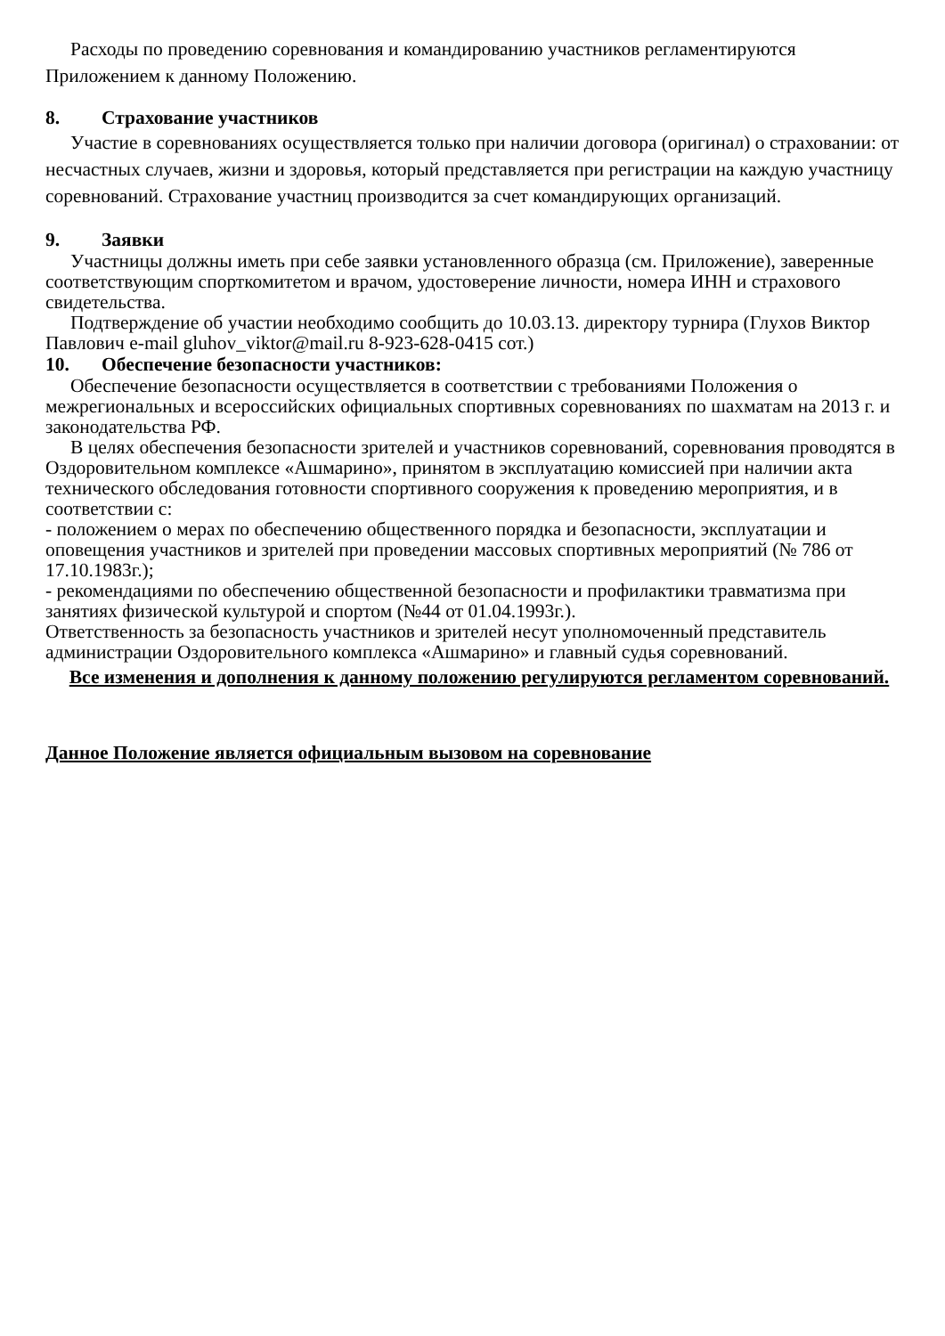Расходы по проведению соревнования и командированию участников регламентируются Приложением к данному Положению.
8. Страхование участников
Участие в соревнованиях осуществляется только при наличии договора (оригинал) о страховании: от несчастных случаев, жизни и здоровья, который представляется при регистрации на каждую участницу соревнований. Страхование участниц производится за счет командирующих организаций.
9. Заявки
Участницы должны иметь при себе заявки установленного образца (см. Приложение), заверенные соответствующим спорткомитетом и врачом, удостоверение личности, номера ИНН и страхового свидетельства.
Подтверждение об участии необходимо сообщить до 10.03.13. директору турнира (Глухов Виктор Павлович e-mail gluhov_viktor@mail.ru 8-923-628-0415 сот.)
10. Обеспечение безопасности участников:
Обеспечение безопасности осуществляется в соответствии с требованиями Положения о межрегиональных и всероссийских официальных спортивных соревнованиях по шахматам на 2013 г. и законодательства РФ.
В целях обеспечения безопасности зрителей и участников соревнований, соревнования проводятся в Оздоровительном комплексе «Ашмарино», принятом в эксплуатацию комиссией при наличии акта технического обследования готовности спортивного сооружения к проведению мероприятия, и в соответствии с:
- положением о мерах по обеспечению общественного порядка и безопасности, эксплуатации и оповещения участников и зрителей при проведении массовых спортивных мероприятий (№ 786 от 17.10.1983г.);
- рекомендациями по обеспечению общественной безопасности и профилактики травматизма при занятиях физической культурой и спортом (№44 от 01.04.1993г.).
Ответственность за безопасность участников и зрителей несут уполномоченный представитель администрации Оздоровительного комплекса «Ашмарино» и главный судья соревнований.
Все изменения и дополнения к данному положению регулируются регламентом соревнований.
Данное Положение является официальным вызовом на соревнование